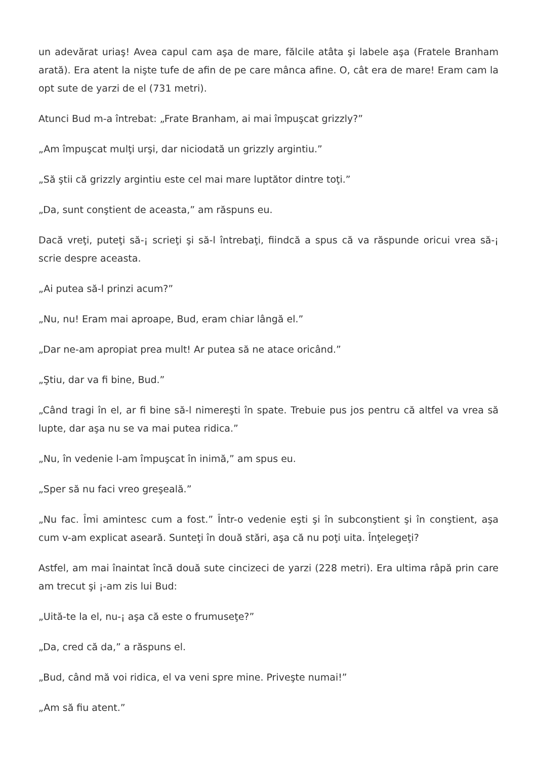un adevărat uriaş! Avea capul cam aşa de mare, fălcile atâta şi labele aşa (Fratele Branham arată). Era atent la nişte tufe de afin de pe care mânca afine. O, cât era de mare! Eram cam la opt sute de yarzi de el (731 metri).
Atunci Bud m-a întrebat: „Frate Branham, ai mai împuşcat grizzly?”
„Am împuşcat mulţi urşi, dar niciodată un grizzly argintiu.”
„Să ştii că grizzly argintiu este cel mai mare luptător dintre toţi.”
„Da, sunt conştient de aceasta,” am răspuns eu.
Dacă vreţi, puteţi să-¡ scrieţi şi să-l întrebaţi, fiindcă a spus că va răspunde oricui vrea să-¡ scrie despre aceasta.
„Ai putea să-l prinzi acum?”
„Nu, nu! Eram mai aproape, Bud, eram chiar lângă el.”
„Dar ne-am apropiat prea mult! Ar putea să ne atace oricând.”
„Ştiu, dar va fi bine, Bud.”
„Când tragi în el, ar fi bine să-l nimereşti în spate. Trebuie pus jos pentru că altfel va vrea să lupte, dar aşa nu se va mai putea ridica.”
„Nu, în vedenie l-am împuşcat în inimă,” am spus eu.
„Sper să nu faci vreo greşeală.”
„Nu fac. Îmi amintesc cum a fost.” Într-o vedenie eşti şi în subconştient şi în conştient, aşa cum v-am explicat aseară. Sunteţi în două stări, aşa că nu poţi uita. Înţelegeţi?
Astfel, am mai înaintat încă două sute cincizeci de yarzi (228 metri). Era ultima râpă prin care am trecut şi ¡-am zis lui Bud:
„Uită-te la el, nu-¡ aşa că este o frumuseţe?”
„Da, cred că da,” a răspuns el.
„Bud, când mă voi ridica, el va veni spre mine. Priveşte numai!”
„Am să fiu atent.”